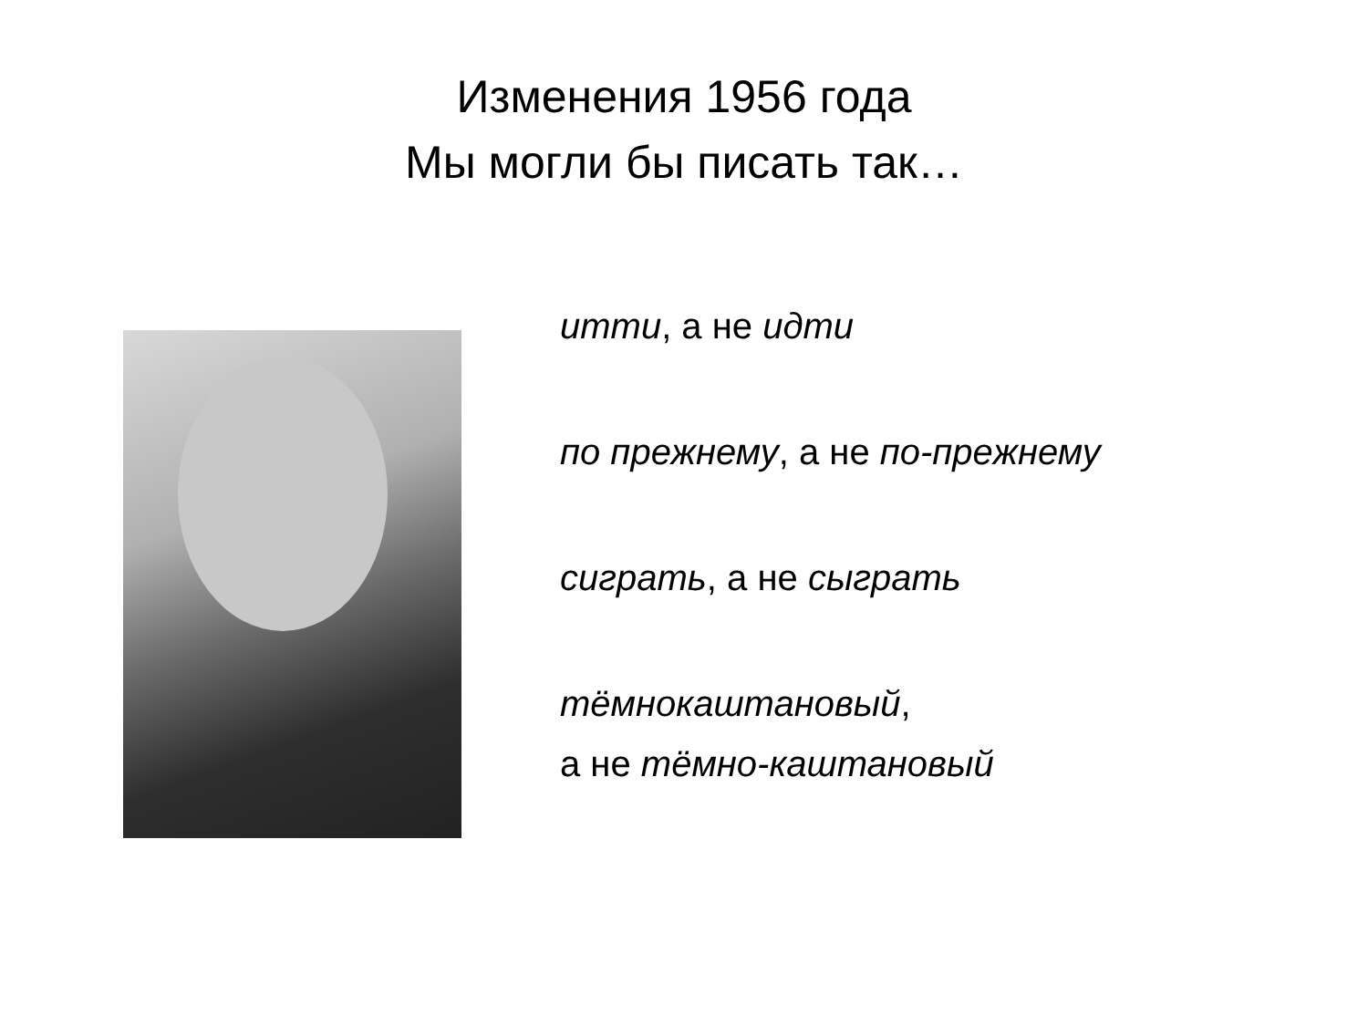Изменения 1956 года
Мы могли бы писать так…
итти, а не идти
по прежнему, а не по-прежнему
сиграть, а не сыграть
тёмнокаштановый,
а не тёмно-каштановый